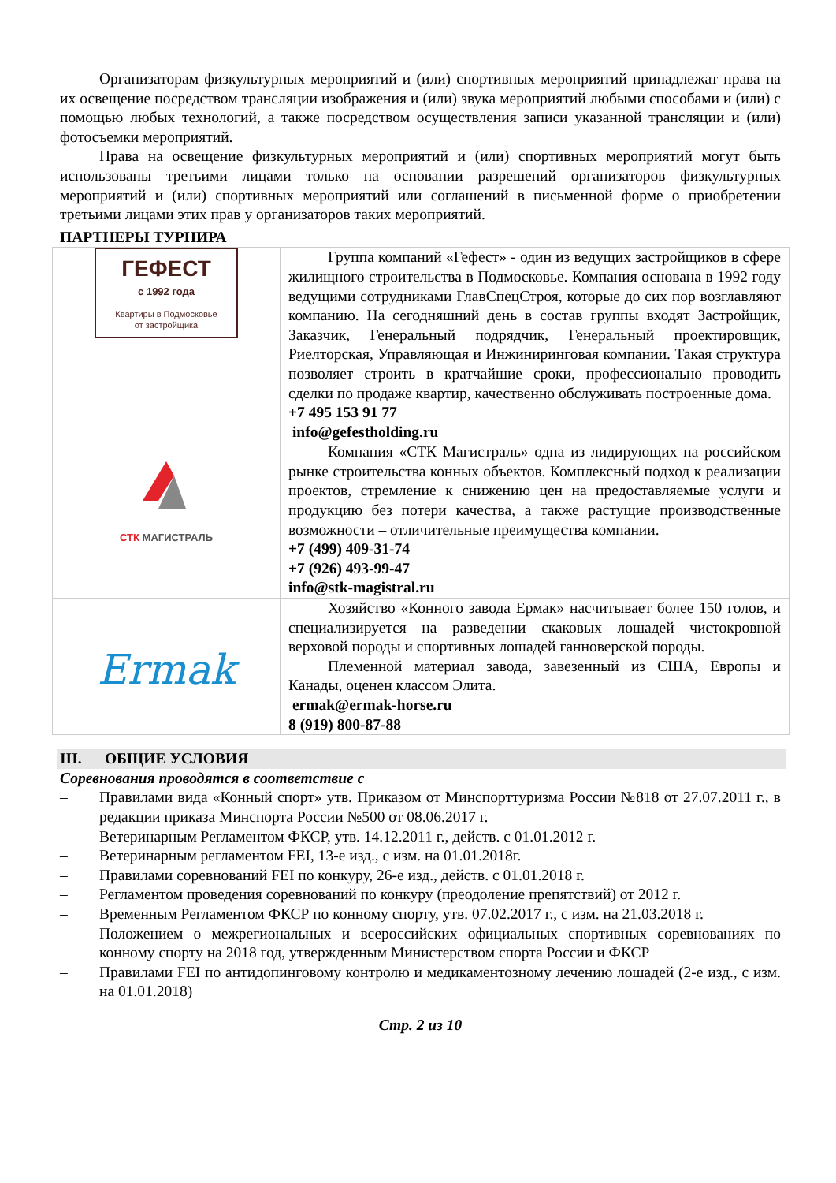Организаторам физкультурных мероприятий и (или) спортивных мероприятий принадлежат права на их освещение посредством трансляции изображения и (или) звука мероприятий любыми способами и (или) с помощью любых технологий, а также посредством осуществления записи указанной трансляции и (или) фотосъемки мероприятий.
Права на освещение физкультурных мероприятий и (или) спортивных мероприятий могут быть использованы третьими лицами только на основании разрешений организаторов физкультурных мероприятий и (или) спортивных мероприятий или соглашений в письменной форме о приобретении третьими лицами этих прав у организаторов таких мероприятий.
ПАРТНЕРЫ ТУРНИРА
| ГЕФЕСТ с 1992 года Квартиры в Подмосковье от застройщика | Группа компаний «Гефест» - один из ведущих застройщиков в сфере жилищного строительства в Подмосковье. Компания основана в 1992 году ведущими сотрудниками ГлавСпецСтроя, которые до сих пор возглавляют компанию. На сегодняшний день в состав группы входят Застройщик, Заказчик, Генеральный подрядчик, Генеральный проектировщик, Риелторская, Управляющая и Инжиниринговая компании. Такая структура позволяет строить в кратчайшие сроки, профессионально проводить сделки по продаже квартир, качественно обслуживать построенные дома. +7 495 153 91 77 info@gefestholding.ru |
| СТК МАГИСТРАЛЬ | Компания «СТК Магистраль» одна из лидирующих на российском рынке строительства конных объектов. Комплексный подход к реализации проектов, стремление к снижению цен на предоставляемые услуги и продукцию без потери качества, а также растущие производственные возможности – отличительные преимущества компании. +7 (499) 409-31-74 +7 (926) 493-99-47 info@stk-magistral.ru |
| Ermak | Хозяйство «Конного завода Ермак» насчитывает более 150 голов, и специализируется на разведении скаковых лошадей чистокровной верховой породы и спортивных лошадей ганноверской породы. Племенной материал завода, завезенный из США, Европы и Канады, оценен классом Элита. ermak@ermak-horse.ru 8 (919) 800-87-88 |
III. ОБЩИЕ УСЛОВИЯ
Соревнования проводятся в соответствие с
– Правилами вида «Конный спорт» утв. Приказом от Минспорттуризма России №818 от 27.07.2011 г., в редакции приказа Минспорта России №500 от 08.06.2017 г.
– Ветеринарным Регламентом ФКСР, утв. 14.12.2011 г., действ. с 01.01.2012 г.
– Ветеринарным регламентом FEI, 13-е изд., с изм. на 01.01.2018г.
– Правилами соревнований FEI по конкуру, 26-е изд., действ. с 01.01.2018 г.
– Регламентом проведения соревнований по конкуру (преодоление препятствий) от 2012 г.
– Временным Регламентом ФКСР по конному спорту, утв. 07.02.2017 г., с изм. на 21.03.2018 г.
– Положением о межрегиональных и всероссийских официальных спортивных соревнованиях по конному спорту на 2018 год, утвержденным Министерством спорта России и ФКСР
– Правилами FEI по антидопинговому контролю и медикаментозному лечению лошадей (2-е изд., с изм. на 01.01.2018)
Стр. 2 из 10